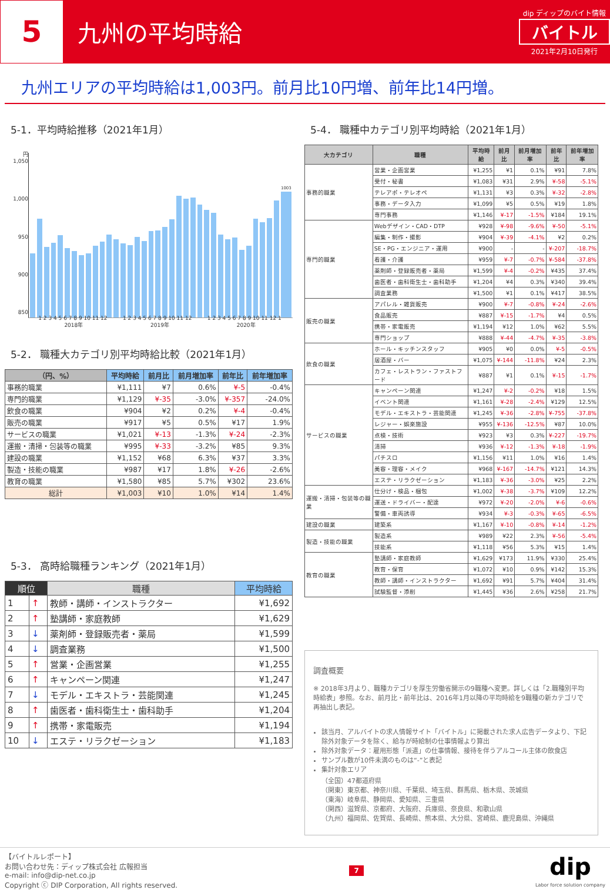5
九州の平均時給
dip ディップのバイト情報
バイトル
2021年2月10日発行
九州エリアの平均時給は1,003円。前月比10円増、前年比14円増。
5-1．平均時給推移（2021年1月）
円
1,050
1,000
950
900
850
1003
1 2 3 4 5 6 7 8 9 10 11 12 1 2 3 4 5 6 7 8 9 10 11 12 1 2 3 4 5 6 7 8 9 10 11 12 1
2018年 2019年 2020年
5-2． 職種大カテゴリ別平均時給比較（2021年1月）
| （円、%） | 平均時給 | 前月比 | 前月増加率 | 前年比 | 前年増加率 |
| --- | --- | --- | --- | --- | --- |
| 事務的職業 | ¥1,111 | ¥7 | 0.6% | ¥-5 | -0.4% |
| 専門的職業 | ¥1,129 | ¥-35 | -3.0% | ¥-357 | -24.0% |
| 飲食の職業 | ¥904 | ¥2 | 0.2% | ¥-4 | -0.4% |
| 販売の職業 | ¥917 | ¥5 | 0.5% | ¥17 | 1.9% |
| サービスの職業 | ¥1,021 | ¥-13 | -1.3% | ¥-24 | -2.3% |
| 運搬・清掃・包装等の職業 | ¥995 | ¥-33 | -3.2% | ¥85 | 9.3% |
| 建設の職業 | ¥1,152 | ¥68 | 6.3% | ¥37 | 3.3% |
| 製造・技能の職業 | ¥987 | ¥17 | 1.8% | ¥-26 | -2.6% |
| 教育の職業 | ¥1,580 | ¥85 | 5.7% | ¥302 | 23.6% |
| 総計 | ¥1,003 | ¥10 | 1.0% | ¥14 | 1.4% |
5-3． 高時給職種ランキング（2021年1月）
| 順位 | | 職種 | 平均時給 |
| --- | --- | --- | --- |
| 1 | ↑ | 教師・講師・インストラクター | ¥1,692 |
| 2 | ↑ | 塾講師・家庭教師 | ¥1,629 |
| 3 | ↓ | 薬剤師・登録販売者・薬局 | ¥1,599 |
| 4 | ↓ | 調査業務 | ¥1,500 |
| 5 | ↑ | 営業・企画営業 | ¥1,255 |
| 6 | ↑ | キャンペーン関連 | ¥1,247 |
| 7 | ↓ | モデル・エキストラ・芸能関連 | ¥1,245 |
| 8 | ↑ | 歯医者・歯科衛生士・歯科助手 | ¥1,204 |
| 9 | ↑ | 携帯・家電販売 | ¥1,194 |
| 10 | ↓ | エステ・リラクゼーション | ¥1,183 |
5-4． 職種中カテゴリ別平均時給（2021年1月）
| 大カテゴリ | 職種 | 平均時給 | 前月比 | 前月増加率 | 前年比 | 前年増加率 |
| --- | --- | --- | --- | --- | --- | --- |
| 事務的職業 | 営業・企画営業 | ¥1,255 | ¥1 | 0.1% | ¥91 | 7.8% |
| | 受付・秘書 | ¥1,083 | ¥31 | 2.9% | ¥-58 | -5.1% |
| | テレアポ・テレオペ | ¥1,131 | ¥3 | 0.3% | ¥-32 | -2.8% |
| | 事務・データ入力 | ¥1,099 | ¥5 | 0.5% | ¥19 | 1.8% |
| | 専門事務 | ¥1,146 | ¥-17 | -1.5% | ¥184 | 19.1% |
| 専門的職業 | Webデザイン・CAD・DTP | ¥928 | ¥-98 | -9.6% | ¥-50 | -5.1% |
| | 編集・制作・撮影 | ¥904 | ¥-39 | -4.1% | ¥2 | 0.2% |
| | SE・PG・エンジニア・運用 | ¥900 | - | - | ¥-207 | -18.7% |
| | 看護・介護 | ¥959 | ¥-7 | -0.7% | ¥-584 | -37.8% |
| | 薬剤師・登録販売者・薬局 | ¥1,599 | ¥-4 | -0.2% | ¥435 | 37.4% |
| | 歯医者・歯科衛生士・歯科助手 | ¥1,204 | ¥4 | 0.3% | ¥340 | 39.4% |
| | 調査業務 | ¥1,500 | ¥1 | 0.1% | ¥417 | 38.5% |
| 販売の職業 | アパレル・雑貨販売 | ¥900 | ¥-7 | -0.8% | ¥-24 | -2.6% |
| | 食品販売 | ¥887 | ¥-15 | -1.7% | ¥4 | 0.5% |
| | 携帯・家電販売 | ¥1,194 | ¥12 | 1.0% | ¥62 | 5.5% |
| | 専門ショップ | ¥888 | ¥-44 | -4.7% | ¥-35 | -3.8% |
| 飲食の職業 | ホール・キッチンスタッフ | ¥905 | ¥0 | 0.0% | ¥-5 | -0.5% |
| | 居酒屋・バー | ¥1,075 | ¥-144 | -11.8% | ¥24 | 2.3% |
| | カフェ・レストラン・ファストフード | ¥887 | ¥1 | 0.1% | ¥-15 | -1.7% |
| サービスの職業 | キャンペーン関連 | ¥1,247 | ¥-2 | -0.2% | ¥18 | 1.5% |
| | イベント関連 | ¥1,161 | ¥-28 | -2.4% | ¥129 | 12.5% |
| | モデル・エキストラ・芸能関連 | ¥1,245 | ¥-36 | -2.8% | ¥-755 | -37.8% |
| | レジャー・娯楽施設 | ¥955 | ¥-136 | -12.5% | ¥87 | 10.0% |
| | 点検・技術 | ¥923 | ¥3 | 0.3% | ¥-227 | -19.7% |
| | 清掃 | ¥936 | ¥-12 | -1.3% | ¥-18 | -1.9% |
| | パチスロ | ¥1,156 | ¥11 | 1.0% | ¥16 | 1.4% |
| | 美容・理容・メイク | ¥968 | ¥-167 | -14.7% | ¥121 | 14.3% |
| | エステ・リラクゼーション | ¥1,183 | ¥-36 | -3.0% | ¥25 | 2.2% |
| 運搬・清掃・包装等の職業 | 仕分け・検品・梱包 | ¥1,002 | ¥-38 | -3.7% | ¥109 | 12.2% |
| | 運送・ドライバー・配達 | ¥972 | ¥-20 | -2.0% | ¥-6 | -0.6% |
| | 警備・車両誘導 | ¥934 | ¥-3 | -0.3% | ¥-65 | -6.5% |
| 建設の職業 | 建築系 | ¥1,167 | ¥-10 | -0.8% | ¥-14 | -1.2% |
| 製造・技能の職業 | 製造系 | ¥989 | ¥22 | 2.3% | ¥-56 | -5.4% |
| | 技能系 | ¥1,118 | ¥56 | 5.3% | ¥15 | 1.4% |
| 教育の職業 | 塾講師・家庭教師 | ¥1,629 | ¥173 | 11.9% | ¥330 | 25.4% |
| | 教育・保育 | ¥1,072 | ¥10 | 0.9% | ¥142 | 15.3% |
| | 教師・講師・インストラクター | ¥1,692 | ¥91 | 5.7% | ¥404 | 31.4% |
| | 試験監督・添削 | ¥1,445 | ¥36 | 2.6% | ¥258 | 21.7% |
調査概要
※ 2018年3月より、職種カテゴリを厚生労働省開示の9職種へ変更。詳しくは「2.職種別平均時給表」参照。なお、前月比・前年比は、2016年1月以降の平均時給を9職種の新カテゴリで再抽出し表記。
該当月、アルバイトの求人情報サイト「バイトル」に掲載された求人広告データより、下記除外対象データを除く、給与が時給制の仕事情報より算出
除外対象データ：雇用形態「派遣」の仕事情報、接待を伴うアルコール主体の飲食店
サンプル数が10件未満のものは“-”と表記
集計対象エリア
（全国）47都道府県
（関東）東京都、神奈川県、千葉県、埼玉県、群馬県、栃木県、茨城県
（東海）岐阜県、静岡県、愛知県、三重県
（関西）滋賀県、京都府、大阪府、兵庫県、奈良県、和歌山県
（九州）福岡県、佐賀県、長崎県、熊本県、大分県、宮崎県、鹿児島県、沖縄県
【バイトルレポート】
お問い合わせ先：ディップ株式会社 広報担当
e-mail: info@dip-net.co.jp
Copyright ⓒ DIP Corporation, All rights reserved.
7
dip
Labor force solution company